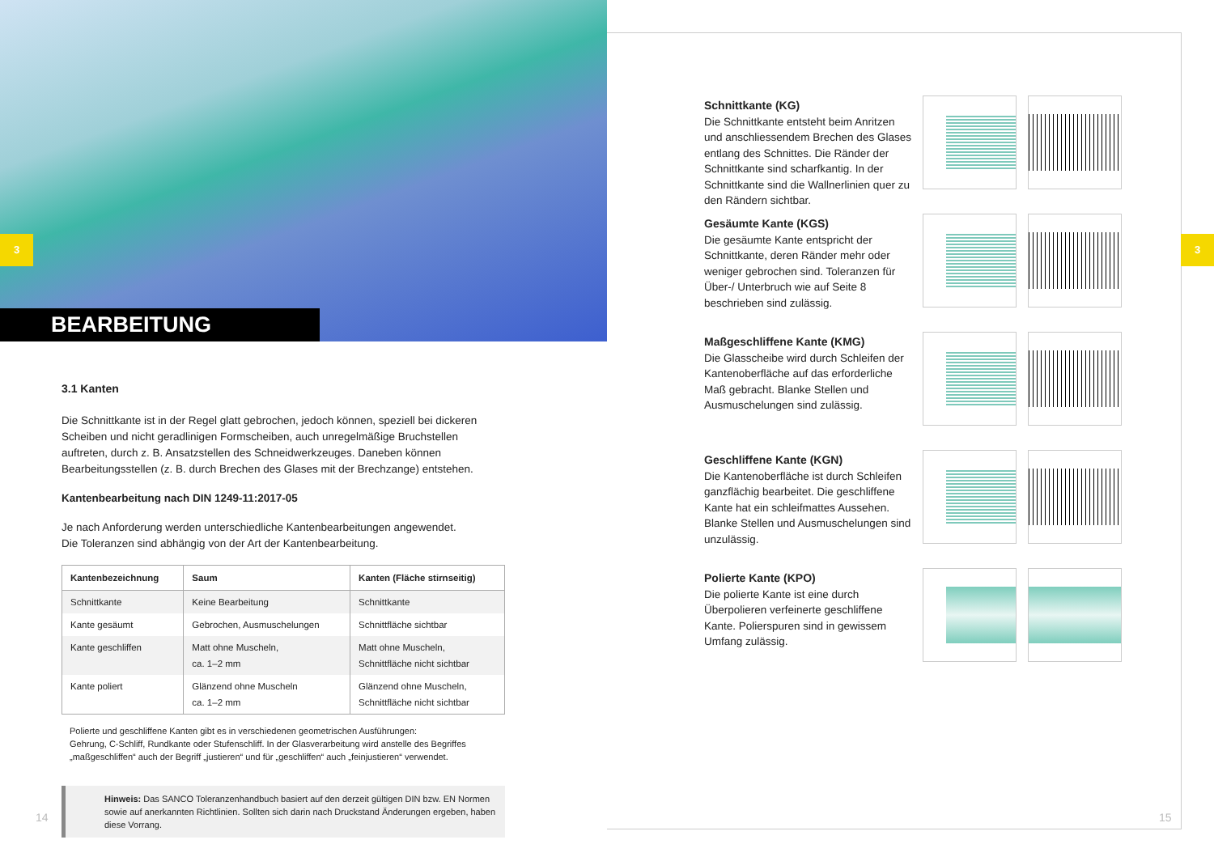3
BEARBEITUNG
3.1 Kanten
Die Schnittkante ist in der Regel glatt gebrochen, jedoch können, speziell bei dickeren Scheiben und nicht geradlinigen Formscheiben, auch unregelmäßige Bruchstellen auftreten, durch z. B. Ansatzstellen des Schneidwerkzeuges. Daneben können Bearbeitungsstellen (z. B. durch Brechen des Glases mit der Brechzange) entstehen.
Kantenbearbeitung nach DIN 1249-11:2017-05
Je nach Anforderung werden unterschiedliche Kantenbearbeitungen angewendet.
Die Toleranzen sind abhängig von der Art der Kantenbearbeitung.
| Kantenbezeichnung | Saum | Kanten (Fläche stirnseitig) |
| --- | --- | --- |
| Schnittkante | Keine Bearbeitung | Schnittkante |
| Kante gesäumt | Gebrochen, Ausmuschelungen | Schnittfläche sichtbar |
| Kante geschliffen | Matt ohne Muscheln, ca. 1–2 mm | Matt ohne Muscheln, Schnittfläche nicht sichtbar |
| Kante poliert | Glänzend ohne Muscheln ca. 1–2 mm | Glänzend ohne Muscheln, Schnittfläche nicht sichtbar |
Polierte und geschliffene Kanten gibt es in verschiedenen geometrischen Ausführungen:
Gehrung, C-Schliff, Rundkante oder Stufenschliff. In der Glasverarbeitung wird anstelle des Begriffes „maßgeschliffen“ auch der Begriff „justieren“ und für „geschliffen“ auch „feinjustieren“ verwendet.
Hinweis: Das SANCO Toleranzenhandbuch basiert auf den derzeit gültigen DIN bzw. EN Normen sowie auf anerkannten Richtlinien. Sollten sich darin nach Druckstand Änderungen ergeben, haben diese Vorrang.
14
Schnittkante (KG)
Die Schnittkante entsteht beim Anritzen und anschliessendem Brechen des Glases entlang des Schnittes. Die Ränder der Schnittkante sind scharfkantig. In der Schnittkante sind die Wallnerlinien quer zu den Rändern sichtbar.
Gesäumte Kante (KGS)
Die gesäumte Kante entspricht der Schnitt­kante, deren Ränder mehr oder weniger gebrochen sind. Toleranzen für Über-/ Unterbruch wie auf Seite 8 beschrieben sind zulässig.
Maßgeschliffene Kante (KMG)
Die Glasscheibe wird durch Schleifen der Kantenoberfläche auf das erforderliche Maß gebracht. Blanke Stellen und Ausmusche­lungen sind zulässig.
Geschliffene Kante (KGN)
Die Kantenoberfläche ist durch Schleifen ganzflächig bearbeitet. Die geschliffene Kante hat ein schleifmattes Aussehen. Blanke Stellen und Ausmuschelungen sind unzulässig.
Polierte Kante (KPO)
Die polierte Kante ist eine durch Überpolie­ren verfeinerte geschliffene Kante. Polierspu­ren sind in gewissem Umfang zulässig.
3
15